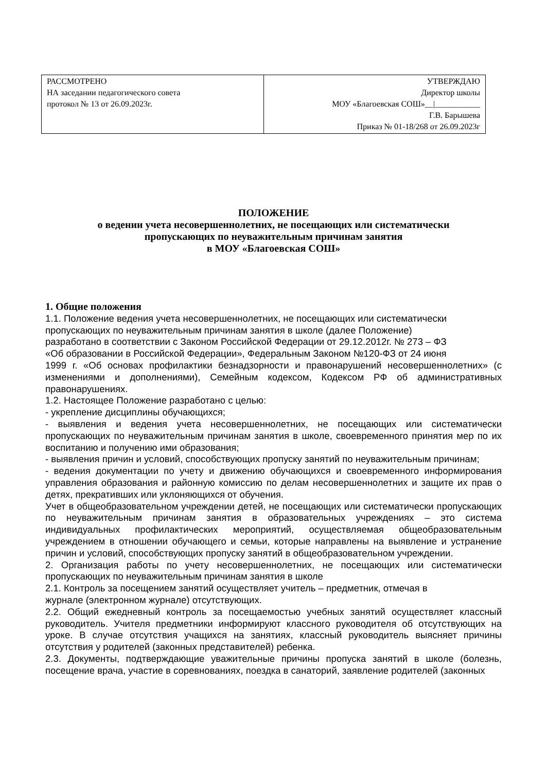| РАССМОТРЕНО НА заседании педагогического совета протокол № 13 от 26.09.2023г. | УТВЕРЖДАЮ Директор школы МОУ «Благоевская СОШ»__/___________ Г.В. Барышева Приказ № 01-18/268 от 26.09.2023г |
ПОЛОЖЕНИЕ
о ведении учета несовершеннолетних, не посещающих или систематически
пропускающих по неуважительным причинам занятия
в МОУ «Благоевская СОШ»
1. Общие положения
1.1. Положение ведения учета несовершеннолетних, не посещающих или систематически
пропускающих по неуважительным причинам занятия в школе (далее Положение)
разработано в соответствии с Законом Российской Федерации от 29.12.2012г. № 273 – ФЗ
«Об образовании в Российской Федерации», Федеральным Законом №120-ФЗ от 24 июня
1999 г. «Об основах профилактики безнадзорности и правонарушений несовершеннолетних» (с изменениями и дополнениями), Семейным кодексом, Кодексом РФ об административных правонарушениях.
1.2. Настоящее Положение разработано с целью:
- укрепление дисциплины обучающихся;
- выявления и ведения учета несовершеннолетних, не посещающих или систематически пропускающих по неуважительным причинам занятия в школе, своевременного принятия мер по их воспитанию и получению ими образования;
- выявления причин и условий, способствующих пропуску занятий по неуважительным причинам;
- ведения документации по учету и движению обучающихся и своевременного информирования управления образования и районную комиссию по делам несовершеннолетних и защите их прав о детях, прекративших или уклоняющихся от обучения.
Учет в общеобразовательном учреждении детей, не посещающих или систематически пропускающих по неуважительным причинам занятия в образовательных учреждениях – это система индивидуальных профилактических мероприятий, осуществляемая общеобразовательным учреждением в отношении обучающего и семьи, которые направлены на выявление и устранение причин и условий, способствующих пропуску занятий в общеобразовательном учреждении.
2. Организация работы по учету несовершеннолетних, не посещающих или систематически пропускающих по неуважительным причинам занятия в школе
2.1. Контроль за посещением занятий осуществляет учитель – предметник, отмечая в
журнале (электронном журнале) отсутствующих.
2.2. Общий ежедневный контроль за посещаемостью учебных занятий осуществляет классный руководитель. Учителя предметники информируют классного руководителя об отсутствующих на уроке. В случае отсутствия учащихся на занятиях, классный руководитель выясняет причины отсутствия у родителей (законных представителей) ребенка.
2.3. Документы, подтверждающие уважительные причины пропуска занятий в школе (болезнь, посещение врача, участие в соревнованиях, поездка в санаторий, заявление родителей (законных